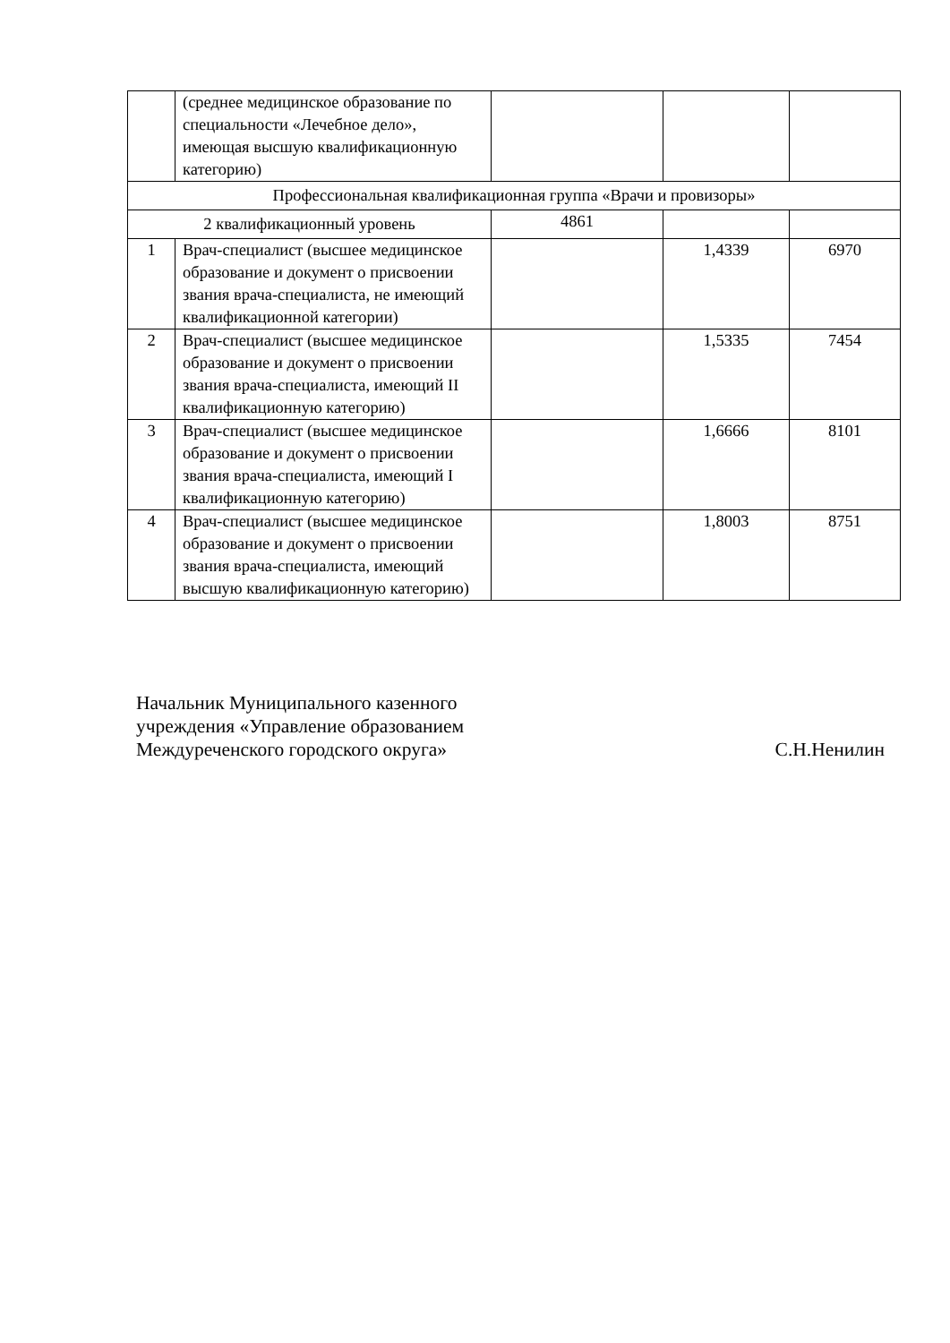| | (среднее медицинское образование по специальности «Лечебное дело», имеющая высшую квалификационную категорию) | | | |
| Профессиональная квалификационная группа «Врачи и провизоры» | | | | |
| 2 квалификационный уровень | | 4861 | | |
| 1 | Врач-специалист (высшее медицинское образование и документ о присвоении звания врача-специалиста, не имеющий квалификационной категории) | | 1,4339 | 6970 |
| 2 | Врач-специалист (высшее медицинское образование и документ о присвоении звания врача-специалиста, имеющий II квалификационную категорию) | | 1,5335 | 7454 |
| 3 | Врач-специалист (высшее медицинское образование и документ о присвоении звания врача-специалиста, имеющий I квалификационную категорию) | | 1,6666 | 8101 |
| 4 | Врач-специалист (высшее медицинское образование и документ о присвоении звания врача-специалиста, имеющий высшую квалификационную категорию) | | 1,8003 | 8751 |
Начальник Муниципального казенного
учреждения «Управление образованием
Междуреченского городского округа»
С.Н.Ненилин